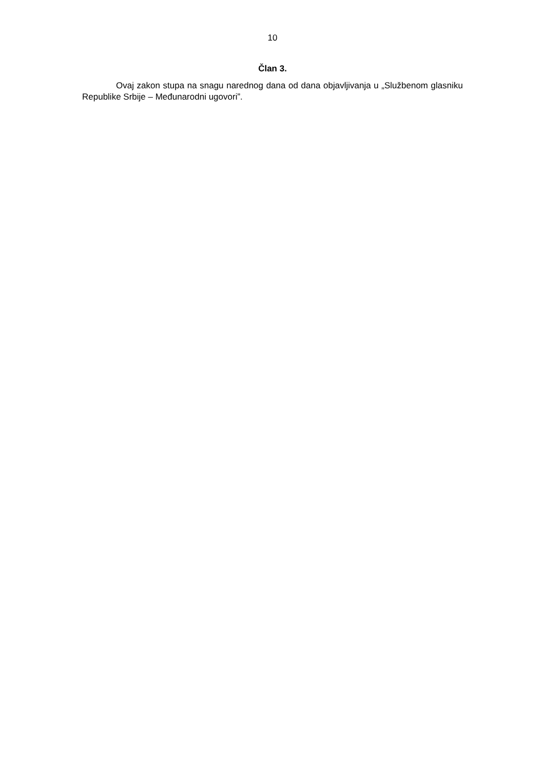10
Član 3.
Ovaj zakon stupa na snagu narednog dana od dana objavljivanja u „Službenom glasniku Republike Srbije – Međunarodni ugovori”.